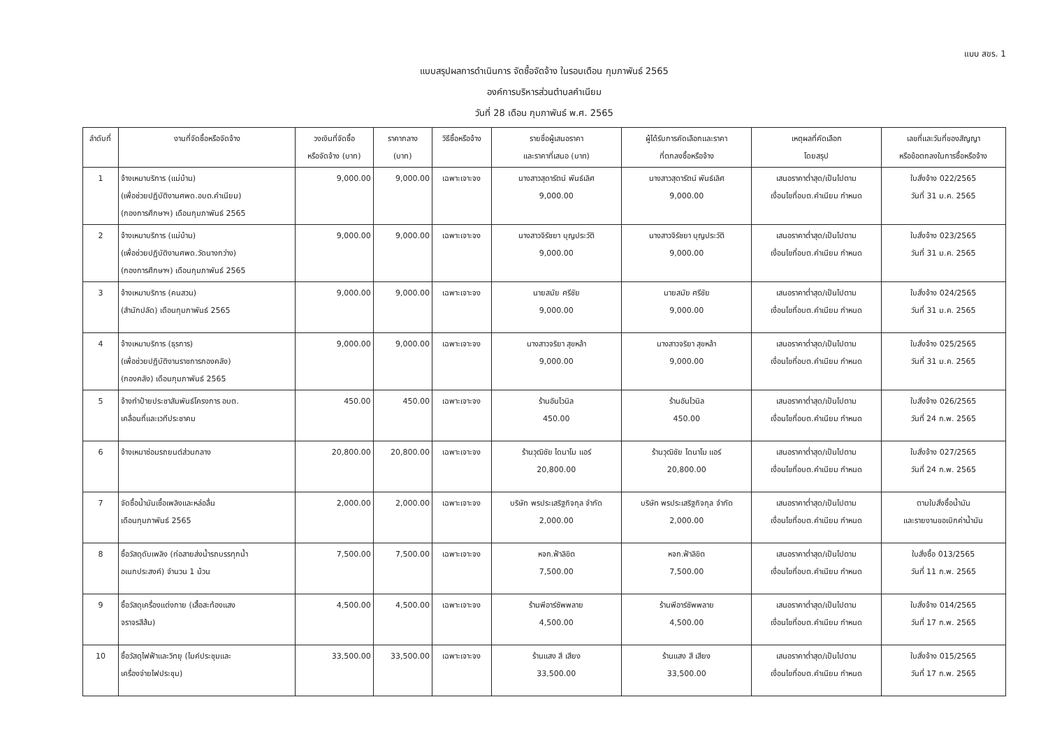แบบ สขร. 1
แบบสรุปผลการดำเนินการ จัดซื้อจัดจ้าง ในรอบเดือน กุมภาพันธ์ 2565
องค์การบริหารส่วนตำบลคำเนียม
วันที่ 28 เดือน กุมภาพันธ์ พ.ศ. 2565
| ลำดับที่ | งานที่จัดซื้อหรือจัดจ้าง | วงเงินที่จัดซื้อ หรือจัดจ้าง (บาท) | ราคากลาง (บาท) | วิธีซื้อหรือจ้าง | รายชื่อผู้เสนอราคา และราคาที่เสนอ (บาท) | ผู้ได้รับการคัดเลือกและราคา ที่ตกลงซื้อหรือจ้าง | เหตุผลที่คัดเลือก โดยสรุป | เลขที่และวันที่ของสัญญา หรือข้อตกลงในการซื้อหรือจ้าง |
| --- | --- | --- | --- | --- | --- | --- | --- | --- |
| 1 | จ้างเหมาบริการ (แม่บ้าน) (เพื่อช่วยปฏิบัติงานศพด.อบต.คำเนียม) (กองการศึกษาฯ) เดือนกุมภาพันธ์ 2565 | 9,000.00 | 9,000.00 | เฉพาะเจาะจง | นางสาวสุดารัตน์ พันธ์เลิศ 9,000.00 | นางสาวสุดารัตน์ พันธ์เลิศ 9,000.00 | เสนอราคาต่ำสุด/เป็นไปตาม เงื่อนไขที่อบต.คำเนียม กำหนด | ใบสั่งจ้าง 022/2565 วันที่ 31 ม.ค. 2565 |
| 2 | จ้างเหมาบริการ (แม่บ้าน) (เพื่อช่วยปฏิบัติงานศพด.วัดนางกว่าง) (กองการศึกษาฯ) เดือนกุมภาพันธ์ 2565 | 9,000.00 | 9,000.00 | เฉพาะเจาะจง | นางสาวจิรัชยา บุญประวัติ 9,000.00 | นางสาวจิรัชยา บุญประวัติ 9,000.00 | เสนอราคาต่ำสุด/เป็นไปตาม เงื่อนไขที่อบต.คำเนียม กำหนด | ใบสั่งจ้าง 023/2565 วันที่ 31 ม.ค. 2565 |
| 3 | จ้างเหมาบริการ (คนสวน) (สำนักปลัด) เดือนกุมภาพันธ์ 2565 | 9,000.00 | 9,000.00 | เฉพาะเจาะจง | นายสมัย ศรีชัย 9,000.00 | นายสมัย ศรีชัย 9,000.00 | เสนอราคาต่ำสุด/เป็นไปตาม เงื่อนไขที่อบต.คำเนียม กำหนด | ใบสั่งจ้าง 024/2565 วันที่ 31 ม.ค. 2565 |
| 4 | จ้างเหมาบริการ (ธุรการ) (เพื่อช่วยปฏิบัติงานราชการกองคลัง) (กองคลัง) เดือนกุมภาพันธ์ 2565 | 9,000.00 | 9,000.00 | เฉพาะเจาะจง | นางสาวจริยา สุขหล้า 9,000.00 | นางสาวจริยา สุขหล้า 9,000.00 | เสนอราคาต่ำสุด/เป็นไปตาม เงื่อนไขที่อบต.คำเนียม กำหนด | ใบสั่งจ้าง 025/2565 วันที่ 31 ม.ค. 2565 |
| 5 | จ้างทำป้ายประชาสัมพันธ์โครงการ อบต. เคลื่อนที่และเวทีประชาคม | 450.00 | 450.00 | เฉพาะเจาะจง | ร้านอันไวนิล 450.00 | ร้านอันไวนิล 450.00 | เสนอราคาต่ำสุด/เป็นไปตาม เงื่อนไขที่อบต.คำเนียม กำหนด | ใบสั่งจ้าง 026/2565 วันที่ 24 ก.พ. 2565 |
| 6 | จ้างเหมาซ่อมรถยนต์ส่วนกลาง | 20,800.00 | 20,800.00 | เฉพาะเจาะจง | ร้านวุฒิชัย ไดนาโม แอร์ 20,800.00 | ร้านวุฒิชัย ไดนาโม แอร์ 20,800.00 | เสนอราคาต่ำสุด/เป็นไปตาม เงื่อนไขที่อบต.คำเนียม กำหนด | ใบสั่งจ้าง 027/2565 วันที่ 24 ก.พ. 2565 |
| 7 | จัดซื้อน้ำมันเชื้อเพลิงและหล่อลื่น เดือนกุมภาพันธ์ 2565 | 2,000.00 | 2,000.00 | เฉพาะเจาะจง | บริษัท พรประเสริฐกิจกุล จำกัด 2,000.00 | บริษัท พรประเสริฐกิจกุล จำกัด 2,000.00 | เสนอราคาต่ำสุด/เป็นไปตาม เงื่อนไขที่อบต.คำเนียม กำหนด | ตามใบสั่งซื้อน้ำมัน และรายงานขอเบิกค่าน้ำมัน |
| 8 | ซื้อวัสดุดับเพลิง (ท่อสายส่งน้ำรถบรรทุกน้ำ อเนกประสงค์) จำนวน 1 ม้วน | 7,500.00 | 7,500.00 | เฉพาะเจาะจง | หจก.ฟ้าลิขิต 7,500.00 | หจก.ฟ้าลิขิต 7,500.00 | เสนอราคาต่ำสุด/เป็นไปตาม เงื่อนไขที่อบต.คำเนียม กำหนด | ใบสั่งซื้อ 013/2565 วันที่ 11 ก.พ. 2565 |
| 9 | ซื้อวัสดุเครื่องแต่งกาย (เสื้อสะท้องแสง จราจรสีส้ม) | 4,500.00 | 4,500.00 | เฉพาะเจาะจง | ร้านพีอาร์ซัพพลาย 4,500.00 | ร้านพีอาร์ซัพพลาย 4,500.00 | เสนอราคาต่ำสุด/เป็นไปตาม เงื่อนไขที่อบต.คำเนียม กำหนด | ใบสั่งจ้าง 014/2565 วันที่ 17 ก.พ. 2565 |
| 10 | ซื้อวัสดุไฟฟ้าและวิทยุ (ไมค์ประชุมและ เครื่องจ่ายไฟประชุม) | 33,500.00 | 33,500.00 | เฉพาะเจาะจง | ร้านแสง สี เสียง 33,500.00 | ร้านแสง สี เสียง 33,500.00 | เสนอราคาต่ำสุด/เป็นไปตาม เงื่อนไขที่อบต.คำเนียม กำหนด | ใบสั่งจ้าง 015/2565 วันที่ 17 ก.พ. 2565 |